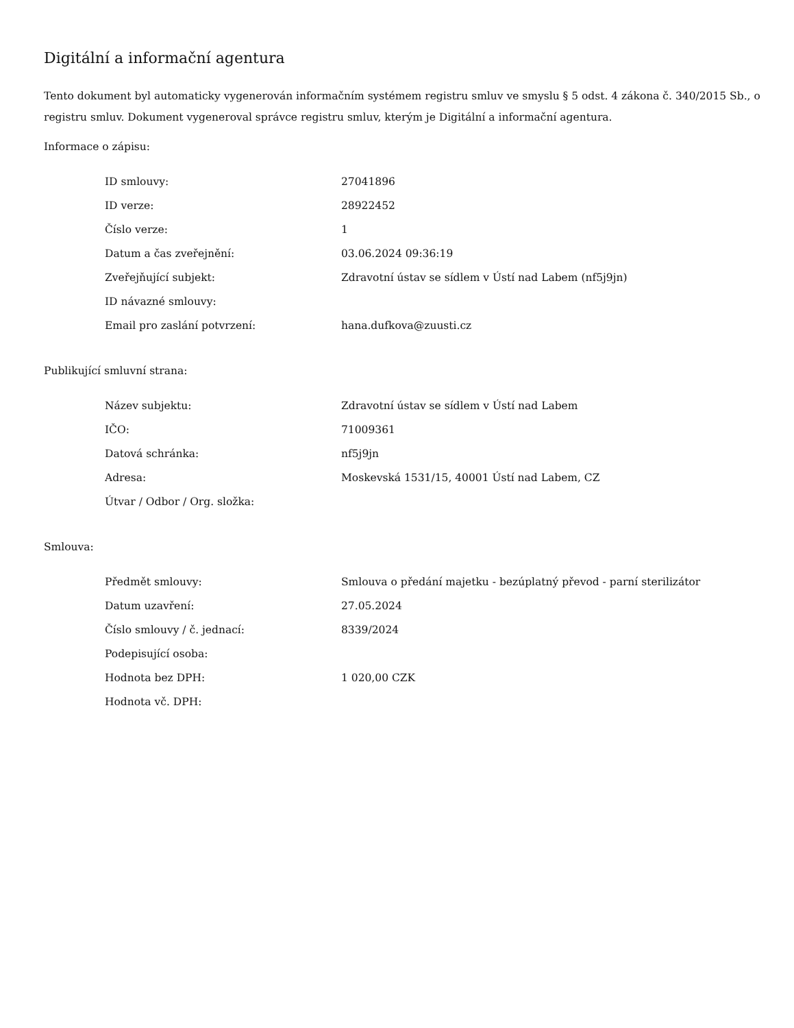Digitální a informační agentura
Tento dokument byl automaticky vygenerován informačním systémem registru smluv ve smyslu § 5 odst. 4 zákona č. 340/2015 Sb., o registru smluv. Dokument vygeneroval správce registru smluv, kterým je Digitální a informační agentura.
Informace o zápisu:
| ID smlouvy: | 27041896 |
| ID verze: | 28922452 |
| Číslo verze: | 1 |
| Datum a čas zveřejnění: | 03.06.2024 09:36:19 |
| Zveřejňující subjekt: | Zdravotní ústav se sídlem v Ústí nad Labem (nf5j9jn) |
| ID návazné smlouvy: | |
| Email pro zaslání potvrzení: | hana.dufkova@zuusti.cz |
Publikující smluvní strana:
| Název subjektu: | Zdravotní ústav se sídlem v Ústí nad Labem |
| IČO: | 71009361 |
| Datová schránka: | nf5j9jn |
| Adresa: | Moskevská 1531/15, 40001 Ústí nad Labem, CZ |
| Útvar / Odbor / Org. složka: | |
Smlouva:
| Předmět smlouvy: | Smlouva o předání majetku - bezúplatný převod - parní sterilizátor |
| Datum uzavření: | 27.05.2024 |
| Číslo smlouvy / č. jednací: | 8339/2024 |
| Podepisující osoba: | |
| Hodnota bez DPH: | 1 020,00 CZK |
| Hodnota vč. DPH: | |